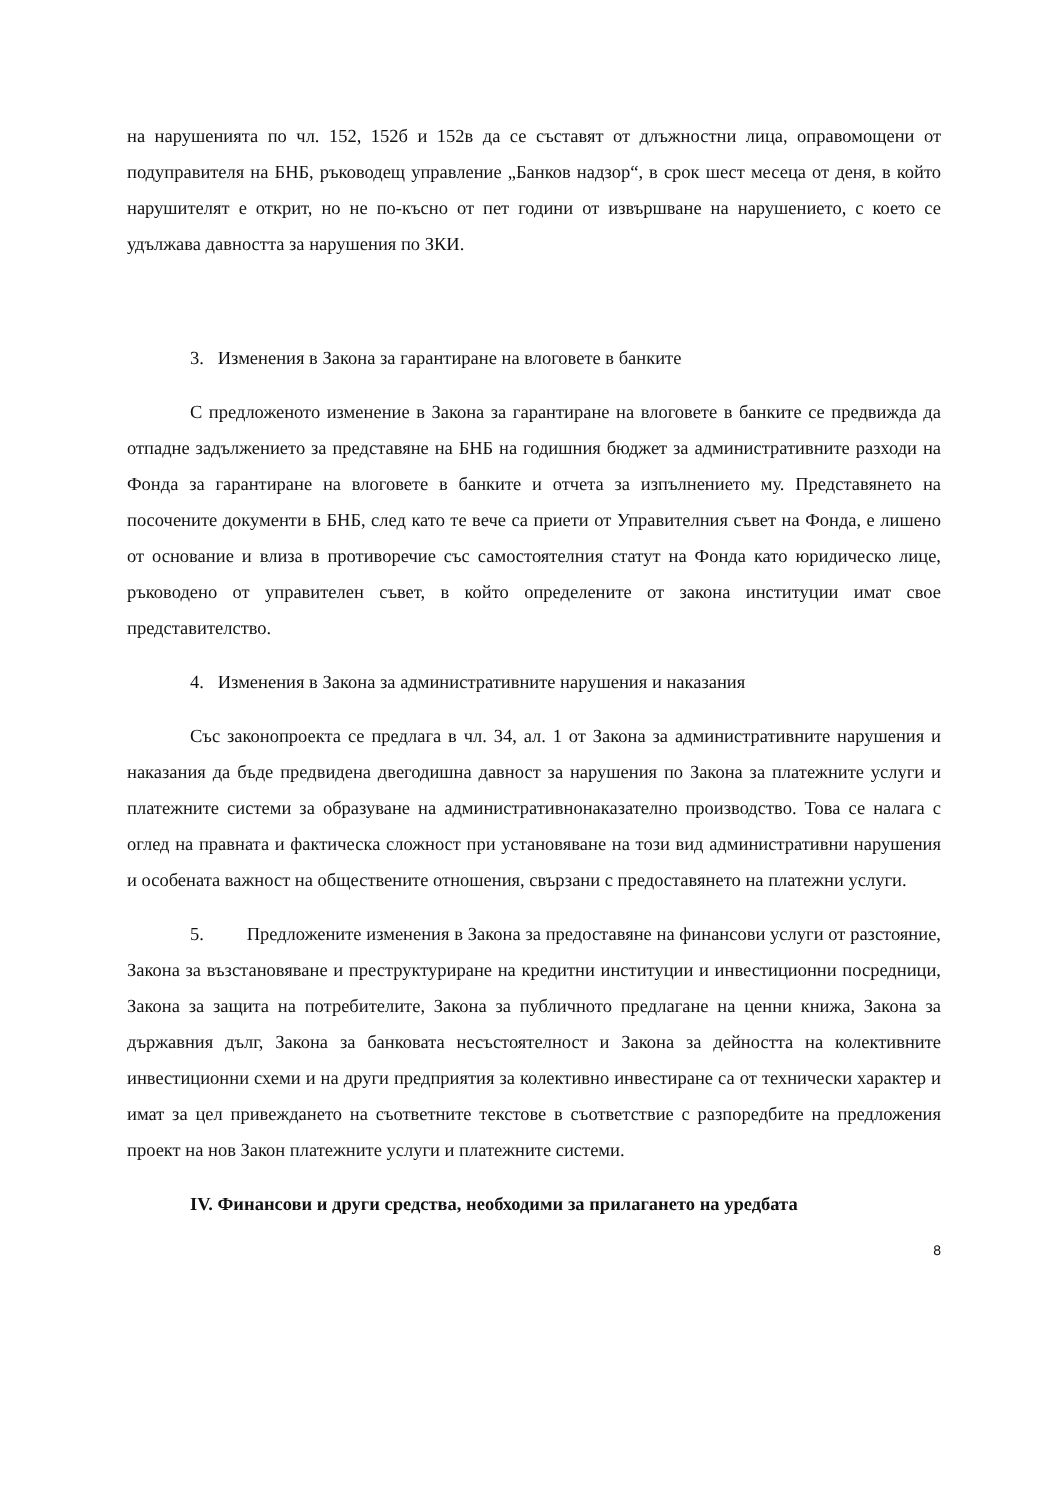на нарушенията по чл. 152, 152б и 152в да се съставят от длъжностни лица, оправомощени от подуправителя на БНБ, ръководещ управление „Банков надзор“, в срок шест месеца от деня, в който нарушителят е открит, но не по-късно от пет години от извършване на нарушението, с което се удължава давността за нарушения по ЗКИ.
3. Изменения в Закона за гарантиране на влоговете в банките
С предложеното изменение в Закона за гарантиране на влоговете в банките се предвижда да отпадне задължението за представяне на БНБ на годишния бюджет за административните разходи на Фонда за гарантиране на влоговете в банките и отчета за изпълнението му. Представянето на посочените документи в БНБ, след като те вече са приети от Управителния съвет на Фонда, е лишено от основание и влиза в противоречие със самостоятелния статут на Фонда като юридическо лице, ръководено от управителен съвет, в който определените от закона институции имат свое представителство.
4. Изменения в Закона за административните нарушения и наказания
Със законопроекта се предлага в чл. 34, ал. 1 от Закона за административните нарушения и наказания да бъде предвидена двегодишна давност за нарушения по Закона за платежните услуги и платежните системи за образуване на административнонаказателно производство. Това се налага с оглед на правната и фактическа сложност при установяване на този вид административни нарушения и особената важност на обществените отношения, свързани с предоставянето на платежни услуги.
5. Предложените изменения в Закона за предоставяне на финансови услуги от разстояние, Закона за възстановяване и преструктуриране на кредитни институции и инвестиционни посредници, Закона за защита на потребителите, Закона за публичното предлагане на ценни книжа, Закона за държавния дълг, Закона за банковата несъстоятелност и Закона за дейността на колективните инвестиционни схеми и на други предприятия за колективно инвестиране са от технически характер и имат за цел привеждането на съответните текстове в съответствие с разпоредбите на предложения проект на нов Закон платежните услуги и платежните системи.
IV. Финансови и други средства, необходими за прилагането на уредбата
8